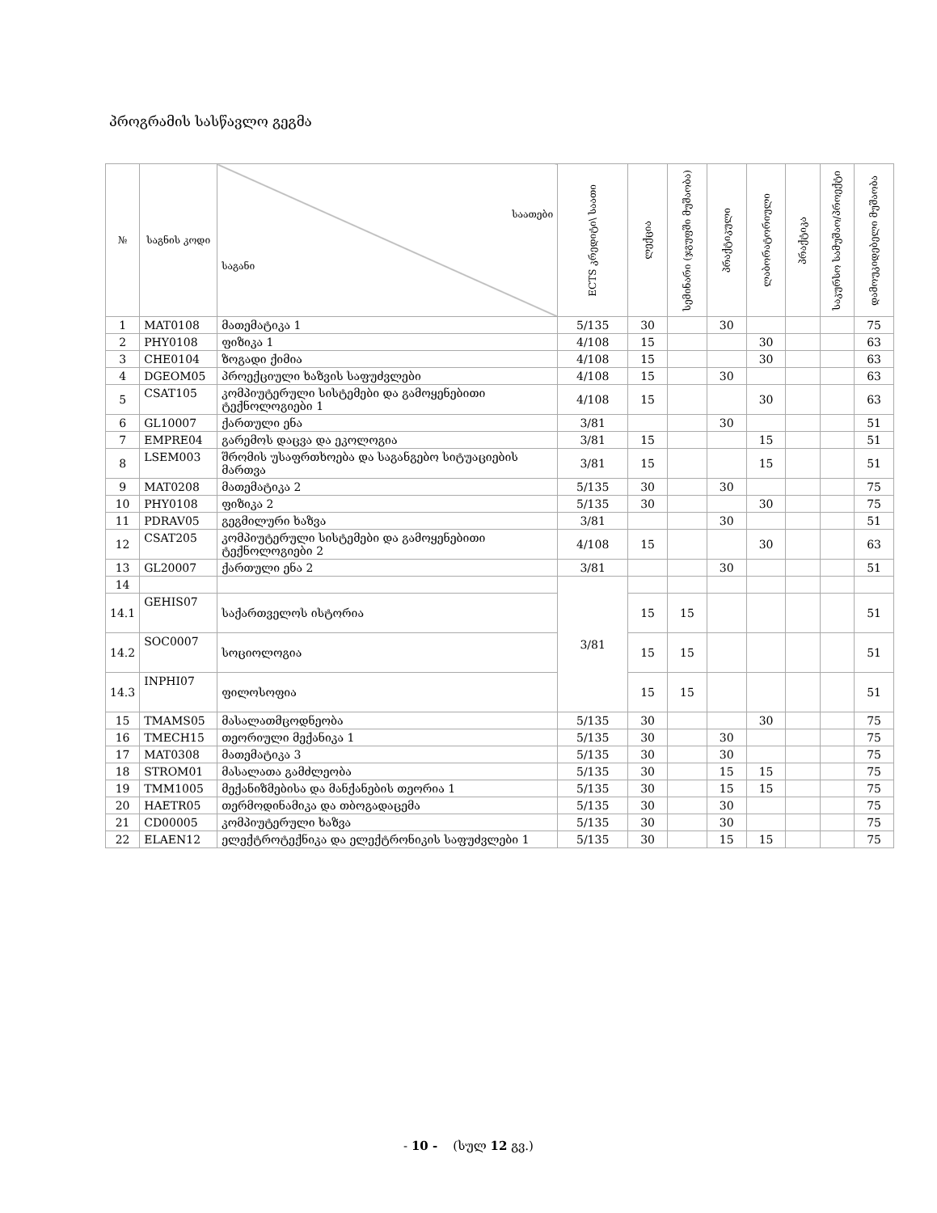პროგრამის სასწავლო გეგმა
| № | საგნის კოდი | საათები საგანი | ECTS კრედიტი\ საათი | ლექცია | სემინარი (ჯგუფში მუშაობა) | პრაქტიკული | ლაბორატორიული | პრაქტიკა | საკურსო სამუშაო/პროექტი | დამოუკიდებელი მუშაობა |
| --- | --- | --- | --- | --- | --- | --- | --- | --- | --- | --- |
| 1 | MAT0108 | მათემატიკა 1 | 5/135 | 30 | | 30 | | | | 75 |
| 2 | PHY0108 | ფიზიკა 1 | 4/108 | 15 | | | 30 | | | 63 |
| 3 | CHE0104 | ზოგადი ქიმია | 4/108 | 15 | | | 30 | | | 63 |
| 4 | DGEOM05 | პროექციული ხაზვის საფუძვლები | 4/108 | 15 | | 30 | | | | 63 |
| 5 | CSAT105 | კომპიუტერული სისტემები და გამოყენებითი ტექნოლოგიები 1 | 4/108 | 15 | | | 30 | | | 63 |
| 6 | GL10007 | ქართული ენა | 3/81 | | | 30 | | | | 51 |
| 7 | EMPRE04 | გარემოს დაცვა და ეკოლოგია | 3/81 | 15 | | | 15 | | | 51 |
| 8 | LSEM003 | შრომის უსაფრთხოება და საგანგებო სიტუაციების მართვა | 3/81 | 15 | | | 15 | | | 51 |
| 9 | MAT0208 | მათემატიკა 2 | 5/135 | 30 | | 30 | | | | 75 |
| 10 | PHY0108 | ფიზიკა 2 | 5/135 | 30 | | | 30 | | | 75 |
| 11 | PDRAV05 | გეგმილური ხაზვა | 3/81 | | | 30 | | | | 51 |
| 12 | CSAT205 | კომპიუტერული სისტემები და გამოყენებითი ტექნოლოგიები 2 | 4/108 | 15 | | | 30 | | | 63 |
| 13 | GL20007 | ქართული ენა 2 | 3/81 | | | 30 | | | | 51 |
| 14 | | | 3/81 | | | | | | | |
| 14.1 | GEHIS07 | საქართველოს ისტორია | | 15 | 15 | | | | | 51 |
| 14.2 | SOC0007 | სოციოლოგია | | 15 | 15 | | | | | 51 |
| 14.3 | INPHI07 | ფილოსოფია | | 15 | 15 | | | | | 51 |
| 15 | TMAMS05 | მასალათმცოდნეობა | 5/135 | 30 | | | 30 | | | 75 |
| 16 | TMECH15 | თეორიული მექანიკა 1 | 5/135 | 30 | | 30 | | | | 75 |
| 17 | MAT0308 | მათემატიკა 3 | 5/135 | 30 | | 30 | | | | 75 |
| 18 | STROM01 | მასალათა გამძლეობა | 5/135 | 30 | | 15 | 15 | | | 75 |
| 19 | TMM1005 | მექანიზმებისა და მანქანების თეორია 1 | 5/135 | 30 | | 15 | 15 | | | 75 |
| 20 | HAETR05 | თერმოდინამიკა და თბოგადაცემა | 5/135 | 30 | | 30 | | | | 75 |
| 21 | CD00005 | კომპიუტერული ხაზვა | 5/135 | 30 | | 30 | | | | 75 |
| 22 | ELAEN12 | ელექტროტექნიკა და ელექტრონიკის საფუძვლები 1 | 5/135 | 30 | | 15 | 15 | | | 75 |
- 10 - (სულ 12 გვ.)